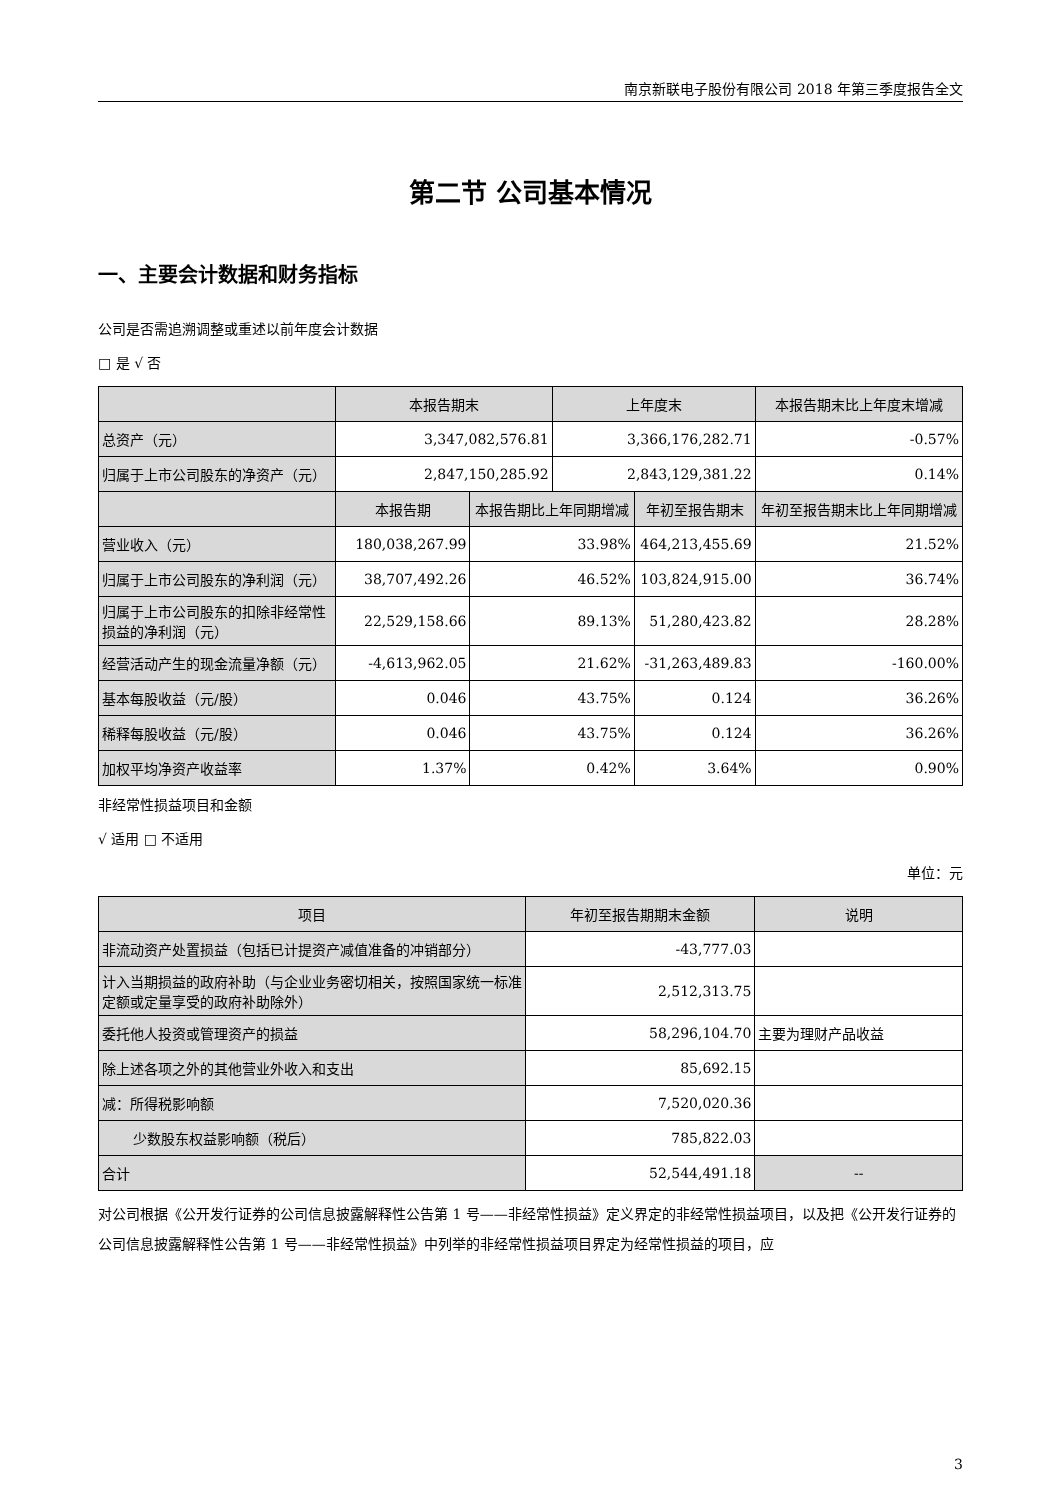南京新联电子股份有限公司 2018 年第三季度报告全文
第二节 公司基本情况
一、主要会计数据和财务指标
公司是否需追溯调整或重述以前年度会计数据
□ 是 √ 否
| | 本报告期末 | | 上年度末 | | 本报告期末比上年度末增减 |
| --- | --- | --- | --- | --- | --- |
| 总资产（元） | 3,347,082,576.81 | | 3,366,176,282.71 | | -0.57% |
| 归属于上市公司股东的净资产（元） | 2,847,150,285.92 | | 2,843,129,381.22 | | 0.14% |
| | 本报告期 | 本报告期比上年同期增减 | | 年初至报告期末 | 年初至报告期末比上年同期增减 |
| 营业收入（元） | 180,038,267.99 | 33.98% | | 464,213,455.69 | 21.52% |
| 归属于上市公司股东的净利润（元） | 38,707,492.26 | 46.52% | | 103,824,915.00 | 36.74% |
| 归属于上市公司股东的扣除非经常性损益的净利润（元） | 22,529,158.66 | 89.13% | | 51,280,423.82 | 28.28% |
| 经营活动产生的现金流量净额（元） | -4,613,962.05 | 21.62% | | -31,263,489.83 | -160.00% |
| 基本每股收益（元/股） | 0.046 | 43.75% | | 0.124 | 36.26% |
| 稀释每股收益（元/股） | 0.046 | 43.75% | | 0.124 | 36.26% |
| 加权平均净资产收益率 | 1.37% | 0.42% | | 3.64% | 0.90% |
非经常性损益项目和金额
√ 适用 □ 不适用
单位：元
| 项目 | 年初至报告期期末金额 | 说明 |
| --- | --- | --- |
| 非流动资产处置损益（包括已计提资产减值准备的冲销部分） | -43,777.03 | |
| 计入当期损益的政府补助（与企业业务密切相关，按照国家统一标准定额或定量享受的政府补助除外） | 2,512,313.75 | |
| 委托他人投资或管理资产的损益 | 58,296,104.70 | 主要为理财产品收益 |
| 除上述各项之外的其他营业外收入和支出 | 85,692.15 | |
| 减：所得税影响额 | 7,520,020.36 | |
| 少数股东权益影响额（税后） | 785,822.03 | |
| 合计 | 52,544,491.18 | -- |
对公司根据《公开发行证券的公司信息披露解释性公告第 1 号——非经常性损益》定义界定的非经常性损益项目，以及把《公开发行证券的公司信息披露解释性公告第 1 号——非经常性损益》中列举的非经常性损益项目界定为经常性损益的项目，应
3